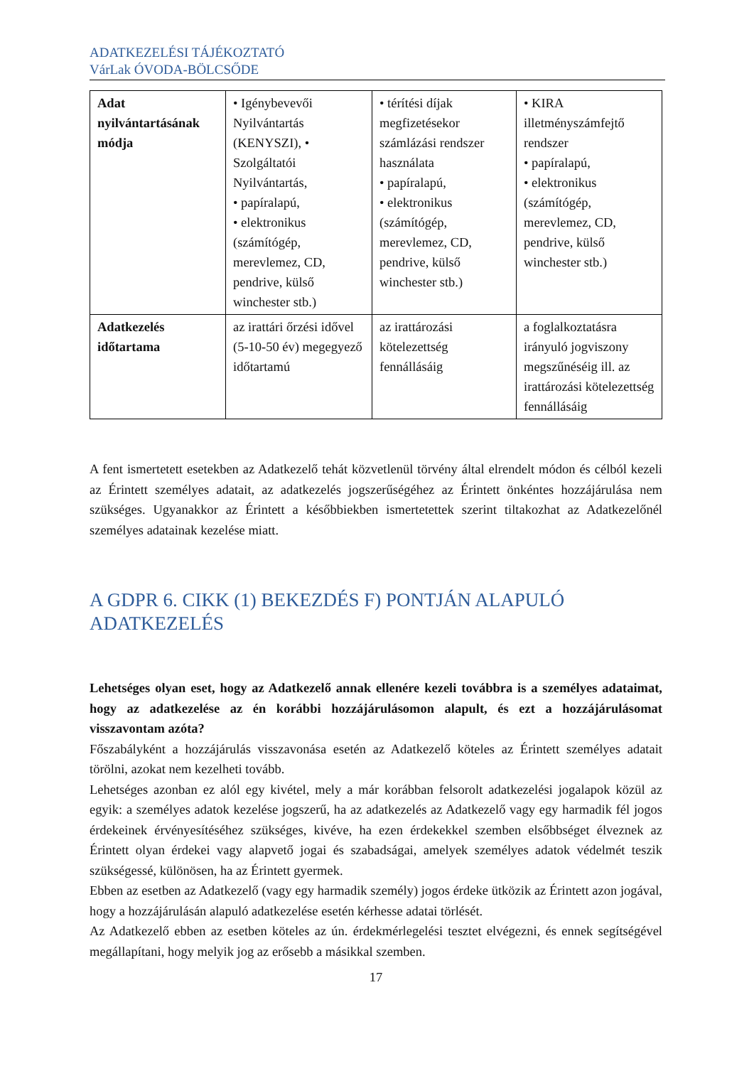ADATKEZELÉSI TÁJÉKOZTATÓ
VárLak ÓVODA-BÖLCSŐDE
| Adat nyilvántartásának módja | • Igénybevevői Nyilvántartás (KENYSZI), • Szolgáltatói Nyilvántartás, • papíralapú, • elektronikus (számítógép, merevlemez, CD, pendrive, külső winchester stb.) | • térítési díjak megfizetésekor számlázási rendszer használata • papíralapú, • elektronikus (számítógép, merevlemez, CD, pendrive, külső winchester stb.) | • KIRA illetményszámfejtő rendszer • papíralapú, • elektronikus (számítógép, merevlemez, CD, pendrive, külső winchester stb.) |
| Adatkezelés időtartama | az irattári őrzési idővel (5-10-50 év) megegyező időtartamú | az irattározási kötelezettség fennállásáig | a foglalkoztatásra irányuló jogviszony megszűnéséig ill. az irattározási kötelezettség fennállásáig |
A fent ismertetett esetekben az Adatkezelő tehát közvetlenül törvény által elrendelt módon és célból kezeli az Érintett személyes adatait, az adatkezelés jogszerűségéhez az Érintett önkéntes hozzájárulása nem szükséges. Ugyanakkor az Érintett a későbbiekben ismertetettek szerint tiltakozhat az Adatkezelőnél személyes adatainak kezelése miatt.
A GDPR 6. CIKK (1) BEKEZDÉS F) PONTJÁN ALAPULÓ ADATKEZELÉS
Lehetséges olyan eset, hogy az Adatkezelő annak ellenére kezeli továbbra is a személyes adataimat, hogy az adatkezelése az én korábbi hozzájárulásomon alapult, és ezt a hozzájárulásomat visszavontam azóta?
Főszabályként a hozzájárulás visszavonása esetén az Adatkezelő köteles az Érintett személyes adatait törölni, azokat nem kezelheti tovább.
Lehetséges azonban ez alól egy kivétel, mely a már korábban felsorolt adatkezelési jogalapok közül az egyik: a személyes adatok kezelése jogszerű, ha az adatkezelés az Adatkezelő vagy egy harmadik fél jogos érdekeinek érvényesítéséhez szükséges, kivéve, ha ezen érdekekkel szemben elsőbbséget élveznek az Érintett olyan érdekei vagy alapvető jogai és szabadságai, amelyek személyes adatok védelmét teszik szükségessé, különösen, ha az Érintett gyermek.
Ebben az esetben az Adatkezelő (vagy egy harmadik személy) jogos érdeke ütközik az Érintett azon jogával, hogy a hozzájárulásán alapuló adatkezelése esetén kérhesse adatai törlését.
Az Adatkezelő ebben az esetben köteles az ún. érdekmérlegelési tesztet elvégezni, és ennek segítségével megállapítani, hogy melyik jog az erősebb a másikkal szemben.
17